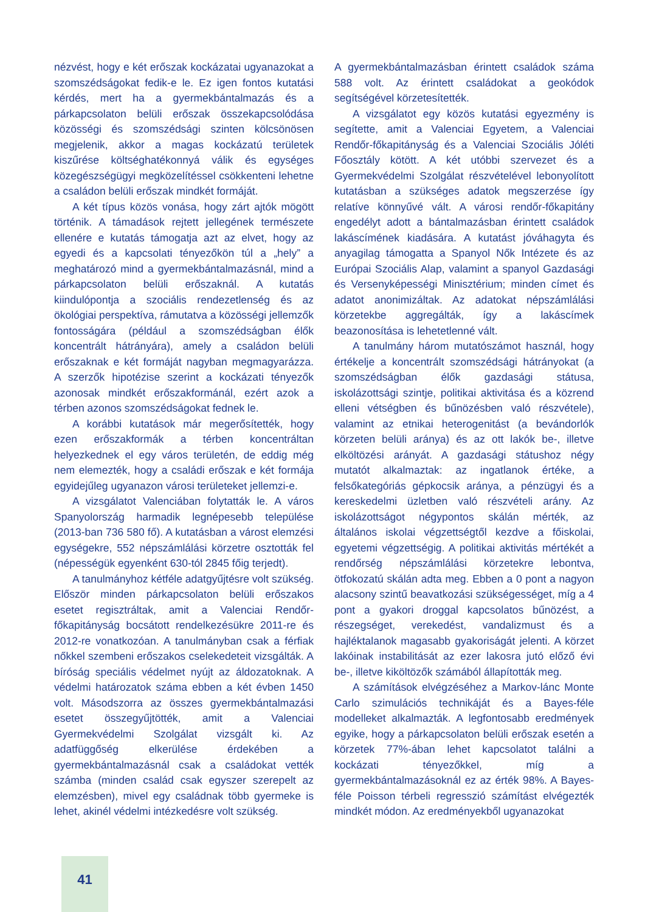nézvést, hogy e két erőszak kockázatai ugyanazokat a szomszédságokat fedik-e le. Ez igen fontos kutatási kérdés, mert ha a gyermekbántalmazás és a párkapcsolaton belüli erőszak összekapcsolódása közösségi és szomszédsági szinten kölcsönösen megjelenik, akkor a magas kockázatú területek kiszűrése költséghatékonnyá válik és egységes közegészségügyi megközelítéssel csökkenteni lehetne a családon belüli erőszak mindkét formáját.
A két típus közös vonása, hogy zárt ajtók mögött történik. A támadások rejtett jellegének természete ellenére e kutatás támogatja azt az elvet, hogy az egyedi és a kapcsolati tényezőkön túl a „hely” a meghatározó mind a gyermekbántalmazásnál, mind a párkapcsolaton belüli erőszaknál. A kutatás kiindulópontja a szociális rendezetlenség és az ökológiai perspektíva, rámutatva a közösségi jellemzők fontosságára (például a szomszédságban élők koncentrált hátrányára), amely a családon belüli erőszaknak e két formáját nagyban megmagyarázza. A szerzők hipotézise szerint a kockázati tényezők azonosak mindkét erőszakformánál, ezért azok a térben azonos szomszédságokat fednek le.
A korábbi kutatások már megerősítették, hogy ezen erőszakformák a térben koncentráltan helyezkednek el egy város területén, de eddig még nem elemezték, hogy a családi erőszak e két formája egyidejűleg ugyanazon városi területeket jellemzi-e.
A vizsgálatot Valenciában folytatták le. A város Spanyolország harmadik legnépesebb települése (2013-ban 736 580 fő). A kutatásban a várost elemzési egységekre, 552 népszámlálási körzetre osztották fel (népességük egyenként 630-tól 2845 főig terjedt).
A tanulmányhoz kétféle adatgyűjtésre volt szükség. Először minden párkapcsolaton belüli erőszakos esetet regisztráltak, amit a Valenciai Rendőr-főkapitányság bocsátott rendelkezésükre 2011-re és 2012-re vonatkozóan. A tanulmányban csak a férfiak nőkkel szembeni erőszakos cselekedeteit vizsgálták. A bíróság speciális védelmet nyújt az áldozatoknak. A védelmi határozatok száma ebben a két évben 1450 volt. Másodszorra az összes gyermekbántalmazási esetet összegyűjtötték, amit a Valenciai Gyermekvédelmi Szolgálat vizsgált ki. Az adatfüggőség elkerülése érdekében a gyermekbántalmazásnál csak a családokat vették számba (minden család csak egyszer szerepelt az elemzésben), mivel egy családnak több gyermeke is lehet, akinél védelmi intézkedésre volt szükség.
A gyermekbántalmazásban érintett családok száma 588 volt. Az érintett családokat a geokódok segítségével körzetesítették.
A vizsgálatot egy közös kutatási egyezmény is segítette, amit a Valenciai Egyetem, a Valenciai Rendőr-főkapitányság és a Valenciai Szociális Jóléti Főosztály kötött. A két utóbbi szervezet és a Gyermekvédelmi Szolgálat részvételével lebonyolított kutatásban a szükséges adatok megszerzése így relatíve könnyűvé vált. A városi rendőr-főkapitány engedélyt adott a bántalmazásban érintett családok lakáscímének kiadására. A kutatást jóváhagyta és anyagilag támogatta a Spanyol Nők Intézete és az Európai Szociális Alap, valamint a spanyol Gazdasági és Versenyképességi Minisztérium; minden címet és adatot anonimizáltak. Az adatokat népszámlálási körzetekbe aggregálták, így a lakáscímek beazonosítása is lehetetlenné vált.
A tanulmány három mutatószámot használ, hogy értékelje a koncentrált szomszédsági hátrányokat (a szomszédságban élők gazdasági státusa, iskolázottsági szintje, politikai aktivitása és a közrend elleni vétségben és bűnözésben való részvétele), valamint az etnikai heterogenitást (a bevándorlók körzeten belüli aránya) és az ott lakók be-, illetve elköltözési arányát. A gazdasági státushoz négy mutatót alkalmaztak: az ingatlanok értéke, a felsőkategóriás gépkocsik aránya, a pénzügyi és a kereskedelmi üzletben való részvételi arány. Az iskolázottságot négypontos skálán mérték, az általános iskolai végzettségtől kezdve a főiskolai, egyetemi végzettségig. A politikai aktivitás mértékét a rendőrség népszámlálási körzetekre lebontva, ötfokozatú skálán adta meg. Ebben a 0 pont a nagyon alacsony szintű beavatkozási szükségességet, míg a 4 pont a gyakori droggal kapcsolatos bűnözést, a részegséget, verekedést, vandalizmust és a hajléktalanok magasabb gyakoriságát jelenti. A körzet lakóinak instabilitását az ezer lakosra jutó előző évi be-, illetve kiköltözők számából állapították meg.
A számítások elvégzéséhez a Markov-lánc Monte Carlo szimulációs technikáját és a Bayes-féle modelleket alkalmazták. A legfontosabb eredmények egyike, hogy a párkapcsolaton belüli erőszak esetén a körzetek 77%-ában lehet kapcsolatot találni a kockázati tényezőkkel, míg a gyermekbántalmazásoknál ez az érték 98%. A Bayes-féle Poisson térbeli regresszió számítást elvégezték mindkét módon. Az eredményekből ugyanazokat
41